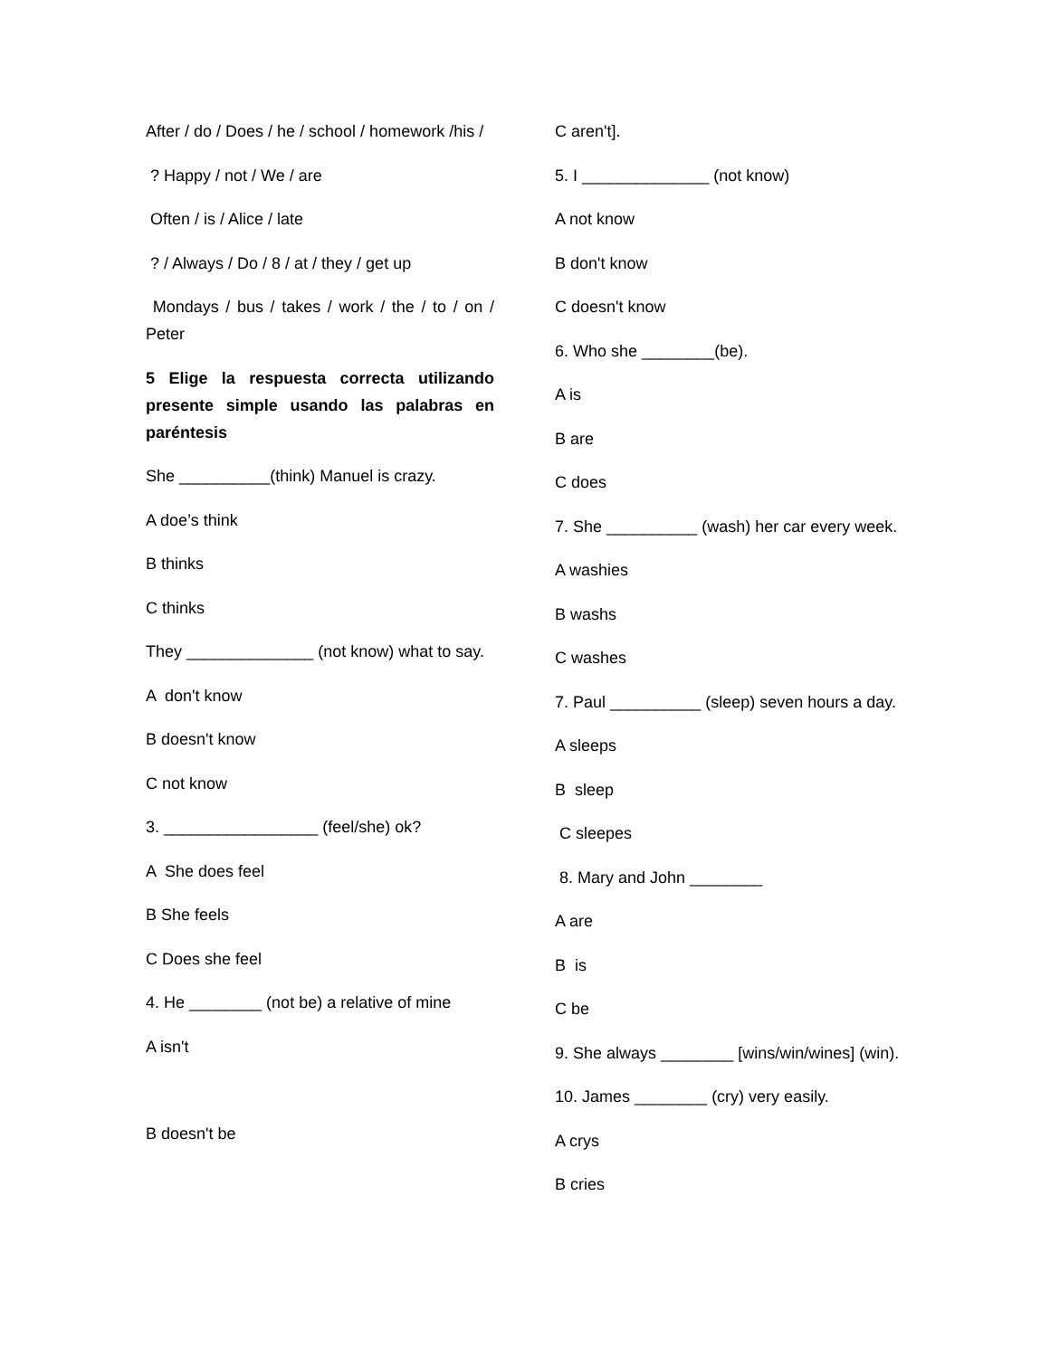After / do / Does / he / school / homework /his /
? Happy / not / We / are
Often / is / Alice / late
? / Always / Do / 8 / at / they / get up
Mondays / bus / takes / work / the / to / on / Peter
5 Elige la respuesta correcta utilizando presente simple usando las palabras en paréntesis
She __________(think) Manuel is crazy.
A doe’s think
B thinks
C thinks
They ______________ (not know) what to say.
A don't know
B doesn't know
C not know
3. _________________ (feel/she) ok?
A She does feel
B She feels
C Does she feel
4. He ________ (not be) a relative of mine
A isn't
B doesn't be
C aren't].
5. I ______________ (not know)
A not know
B don't know
C doesn't know
6. Who she ________(be).
A is
B are
C does
7. She __________ (wash) her car every week.
A washies
B washs
C washes
7. Paul __________ (sleep) seven hours a day.
A sleeps
B sleep
C sleepes
8. Mary and John ________
A are
B is
C be
9. She always ________ [wins/win/wines] (win).
10. James ________ (cry) very easily.
A crys
B cries